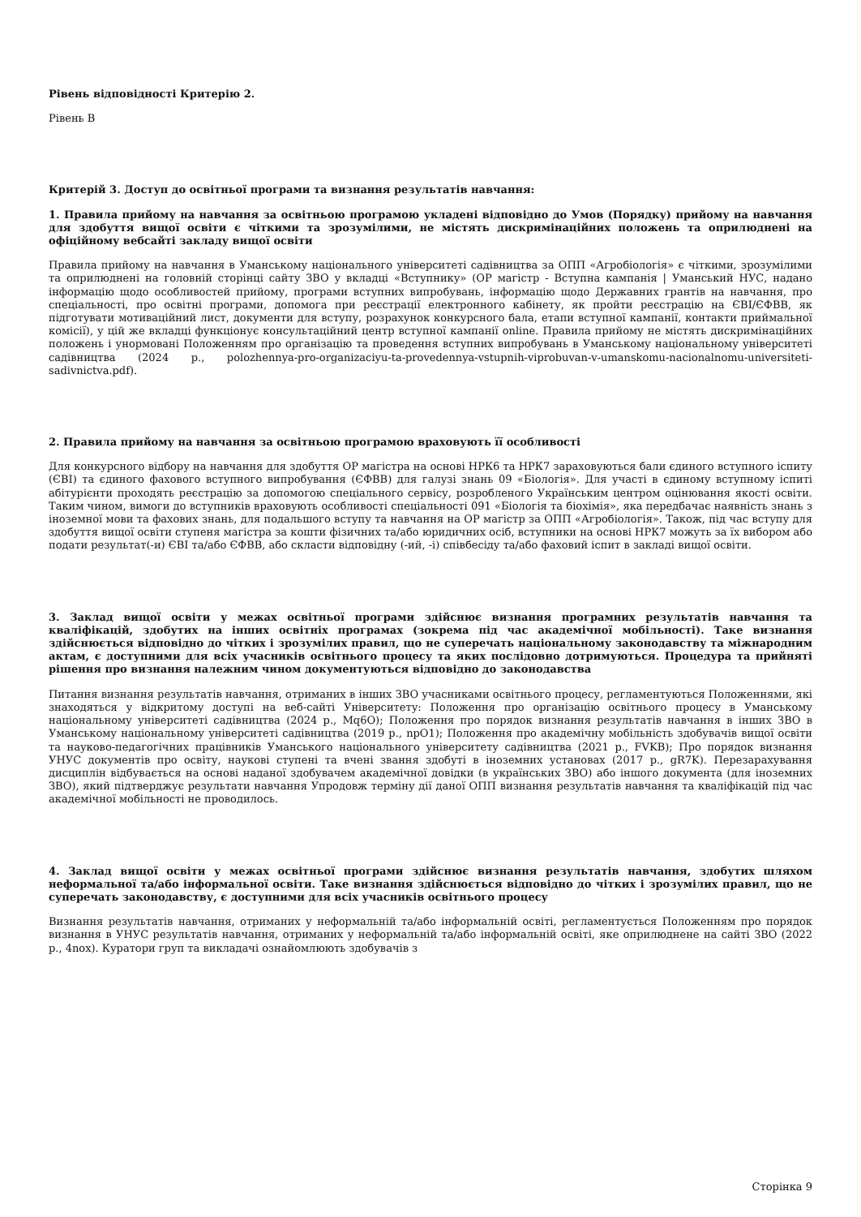Рівень відповідності Критерію 2.
Рівень B
Критерій 3. Доступ до освітньої програми та визнання результатів навчання:
1. Правила прийому на навчання за освітньою програмою укладені відповідно до Умов (Порядку) прийому на навчання для здобуття вищої освіти є чіткими та зрозумілими, не містять дискримінаційних положень та оприлюднені на офіційному вебсайті закладу вищої освіти
Правила прийому на навчання в Уманському національного університеті садівництва за ОПП «Агробіологія» є чіткими, зрозумілими та оприлюднені на головній сторінці сайту ЗВО у вкладці «Вступнику» (ОР магістр - Вступна кампанія | Уманський НУС, надано інформацію щодо особливостей прийому, програми вступних випробувань, інформацію щодо Державних грантів на навчання, про спеціальності, про освітні програми, допомога при реєстрації електронного кабінету, як пройти реєстрацію на ЄВІ/ЄФВВ, як підготувати мотиваційний лист, документи для вступу, розрахунок конкурсного бала, етапи вступної кампанії, контакти приймальної комісії), у цій же вкладці функціонує консультаційний центр вступної кампанії online. Правила прийому не містять дискримінаційних положень і унормовані Положенням про організацію та проведення вступних випробувань в Уманському національному університеті садівництва (2024 р., polozhennya-pro-organizaciyu-ta-provedennya-vstupnih-viprobuvan-v-umanskomu-nacionalnomu-universiteti-sadivnictva.pdf).
2. Правила прийому на навчання за освітньою програмою враховують її особливості
Для конкурсного відбору на навчання для здобуття ОР магістра на основі НРК6 та НРК7 зараховуються бали єдиного вступного іспиту (ЄВІ) та єдиного фахового вступного випробування (ЄФВВ) для галузі знань 09 «Біологія». Для участі в єдиному вступному іспиті абітурієнти проходять реєстрацію за допомогою спеціального сервісу, розробленого Українським центром оцінювання якості освіти. Таким чином, вимоги до вступників враховують особливості спеціальності 091 «Біологія та біохімія», яка передбачає наявність знань з іноземної мови та фахових знань, для подальшого вступу та навчання на ОР магістр за ОПП «Агробіологія». Також, під час вступу для здобуття вищої освіти ступеня магістра за кошти фізичних та/або юридичних осіб, вступники на основі НРК7 можуть за їх вибором або подати результат(-и) ЄВІ та/або ЄФВВ, або скласти відповідну (-ий, -і) співбесіду та/або фаховий іспит в закладі вищої освіти.
3. Заклад вищої освіти у межах освітньої програми здійснює визнання програмних результатів навчання та кваліфікацій, здобутих на інших освітніх програмах (зокрема під час академічної мобільності). Таке визнання здійснюється відповідно до чітких і зрозумілих правил, що не суперечать національному законодавству та міжнародним актам, є доступними для всіх учасників освітнього процесу та яких послідовно дотримуються. Процедура та прийняті рішення про визнання належним чином документуються відповідно до законодавства
Питання визнання результатів навчання, отриманих в інших ЗВО учасниками освітнього процесу, регламентуються Положеннями, які знаходяться у відкритому доступі на веб-сайті Університету: Положення про організацію освітнього процесу в Уманському національному університеті садівництва (2024 р., Mq6O); Положення про порядок визнання результатів навчання в інших ЗВО в Уманському національному університеті садівництва (2019 р., npO1); Положення про академічну мобільність здобувачів вищої освіти та науково-педагогічних працівників Уманського національного університету садівництва (2021 р., FVKB); Про порядок визнання УНУС документів про освіту, наукові ступені та вчені звання здобуті в іноземних установах (2017 р., gR7K). Перезарахування дисциплін відбувається на основі наданої здобувачем академічної довідки (в українських ЗВО) або іншого документа (для іноземних ЗВО), який підтверджує результати навчання Упродовж терміну дії даної ОПП визнання результатів навчання та кваліфікацій під час академічної мобільності не проводилось.
4. Заклад вищої освіти у межах освітньої програми здійснює визнання результатів навчання, здобутих шляхом неформальної та/або інформальної освіти. Таке визнання здійснюється відповідно до чітких і зрозумілих правил, що не суперечать законодавству, є доступними для всіх учасників освітнього процесу
Визнання результатів навчання, отриманих у неформальній та/або інформальній освіті, регламентується Положенням про порядок визнання в УНУС результатів навчання, отриманих у неформальній та/або інформальній освіті, яке оприлюднене на сайті ЗВО (2022 р., 4nox). Куратори груп та викладачі ознайомлюють здобувачів з
Сторінка 9